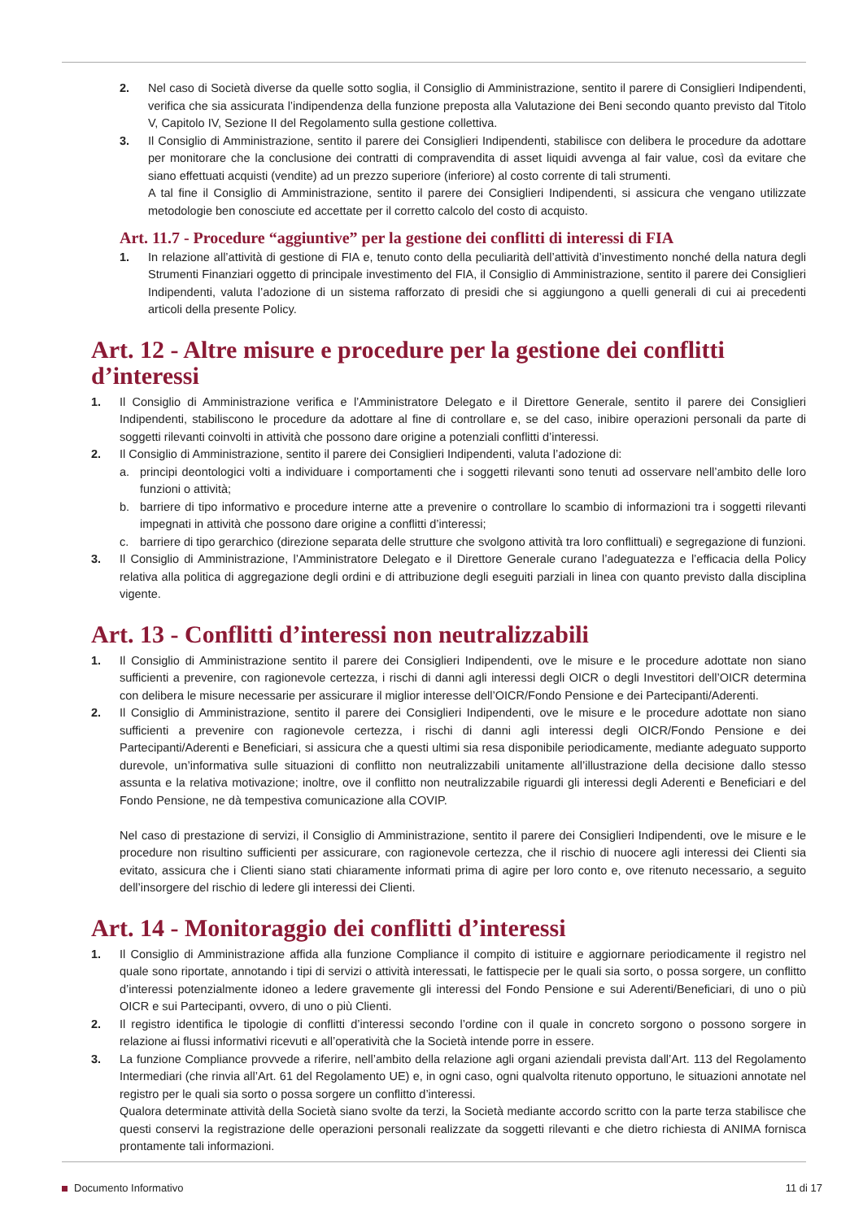2. Nel caso di Società diverse da quelle sotto soglia, il Consiglio di Amministrazione, sentito il parere di Consiglieri Indipendenti, verifica che sia assicurata l’indipendenza della funzione preposta alla Valutazione dei Beni secondo quanto previsto dal Titolo V, Capitolo IV, Sezione II del Regolamento sulla gestione collettiva.
3. Il Consiglio di Amministrazione, sentito il parere dei Consiglieri Indipendenti, stabilisce con delibera le procedure da adottare per monitorare che la conclusione dei contratti di compravendita di asset liquidi avvenga al fair value, così da evitare che siano effettuati acquisti (vendite) ad un prezzo superiore (inferiore) al costo corrente di tali strumenti.
A tal fine il Consiglio di Amministrazione, sentito il parere dei Consiglieri Indipendenti, si assicura che vengano utilizzate metodologie ben conosciute ed accettate per il corretto calcolo del costo di acquisto.
Art. 11.7 - Procedure “aggiuntive” per la gestione dei conflitti di interessi di FIA
1. In relazione all’attività di gestione di FIA e, tenuto conto della peculiarità dell’attività d’investimento nonché della natura degli Strumenti Finanziari oggetto di principale investimento del FIA, il Consiglio di Amministrazione, sentito il parere dei Consiglieri Indipendenti, valuta l’adozione di un sistema rafforzato di presidi che si aggiungono a quelli generali di cui ai precedenti articoli della presente Policy.
Art. 12 - Altre misure e procedure per la gestione dei conflitti d’interessi
1. Il Consiglio di Amministrazione verifica e l’Amministratore Delegato e il Direttore Generale, sentito il parere dei Consiglieri Indipendenti, stabiliscono le procedure da adottare al fine di controllare e, se del caso, inibire operazioni personali da parte di soggetti rilevanti coinvolti in attività che possono dare origine a potenziali conflitti d’interessi.
2. Il Consiglio di Amministrazione, sentito il parere dei Consiglieri Indipendenti, valuta l’adozione di:
a. principi deontologici volti a individuare i comportamenti che i soggetti rilevanti sono tenuti ad osservare nell’ambito delle loro funzioni o attività;
b. barriere di tipo informativo e procedure interne atte a prevenire o controllare lo scambio di informazioni tra i soggetti rilevanti impegnati in attività che possono dare origine a conflitti d’interessi;
c. barriere di tipo gerarchico (direzione separata delle strutture che svolgono attività tra loro conflittuali) e segregazione di funzioni.
3. Il Consiglio di Amministrazione, l’Amministratore Delegato e il Direttore Generale curano l’adeguatezza e l’efficacia della Policy relativa alla politica di aggregazione degli ordini e di attribuzione degli eseguiti parziali in linea con quanto previsto dalla disciplina vigente.
Art. 13 - Conflitti d’interessi non neutralizzabili
1. Il Consiglio di Amministrazione sentito il parere dei Consiglieri Indipendenti, ove le misure e le procedure adottate non siano sufficienti a prevenire, con ragionevole certezza, i rischi di danni agli interessi degli OICR o degli Investitori dell’OICR determina con delibera le misure necessarie per assicurare il miglior interesse dell’OICR/Fondo Pensione e dei Partecipanti/Aderenti.
2. Il Consiglio di Amministrazione, sentito il parere dei Consiglieri Indipendenti, ove le misure e le procedure adottate non siano sufficienti a prevenire con ragionevole certezza, i rischi di danni agli interessi degli OICR/Fondo Pensione e dei Partecipanti/Aderenti e Beneficiari, si assicura che a questi ultimi sia resa disponibile periodicamente, mediante adeguato supporto durevole, un’informativa sulle situazioni di conflitto non neutralizzabili unitamente all’illustrazione della decisione dallo stesso assunta e la relativa motivazione; inoltre, ove il conflitto non neutralizzabile riguardi gli interessi degli Aderenti e Beneficiari e del Fondo Pensione, ne dà tempestiva comunicazione alla COVIP.
Nel caso di prestazione di servizi, il Consiglio di Amministrazione, sentito il parere dei Consiglieri Indipendenti, ove le misure e le procedure non risultino sufficienti per assicurare, con ragionevole certezza, che il rischio di nuocere agli interessi dei Clienti sia evitato, assicura che i Clienti siano stati chiaramente informati prima di agire per loro conto e, ove ritenuto necessario, a seguito dell’insorgere del rischio di ledere gli interessi dei Clienti.
Art. 14 - Monitoraggio dei conflitti d’interessi
1. Il Consiglio di Amministrazione affida alla funzione Compliance il compito di istituire e aggiornare periodicamente il registro nel quale sono riportate, annotando i tipi di servizi o attività interessati, le fattispecie per le quali sia sorto, o possa sorgere, un conflitto d’interessi potenzialmente idoneo a ledere gravemente gli interessi del Fondo Pensione e sui Aderenti/Beneficiari, di uno o più OICR e sui Partecipanti, ovvero, di uno o più Clienti.
2. Il registro identifica le tipologie di conflitti d’interessi secondo l’ordine con il quale in concreto sorgono o possono sorgere in relazione ai flussi informativi ricevuti e all’operatività che la Società intende porre in essere.
3. La funzione Compliance provvede a riferire, nell’ambito della relazione agli organi aziendali prevista dall’Art. 113 del Regolamento Intermediari (che rinvia all’Art. 61 del Regolamento UE) e, in ogni caso, ogni qualvolta ritenuto opportuno, le situazioni annotate nel registro per le quali sia sorto o possa sorgere un conflitto d’interessi.
Qualora determinate attività della Società siano svolte da terzi, la Società mediante accordo scritto con la parte terza stabilisce che questi conservi la registrazione delle operazioni personali realizzate da soggetti rilevanti e che dietro richiesta di ANIMA fornisca prontamente tali informazioni.
Documento Informativo 11 di 17